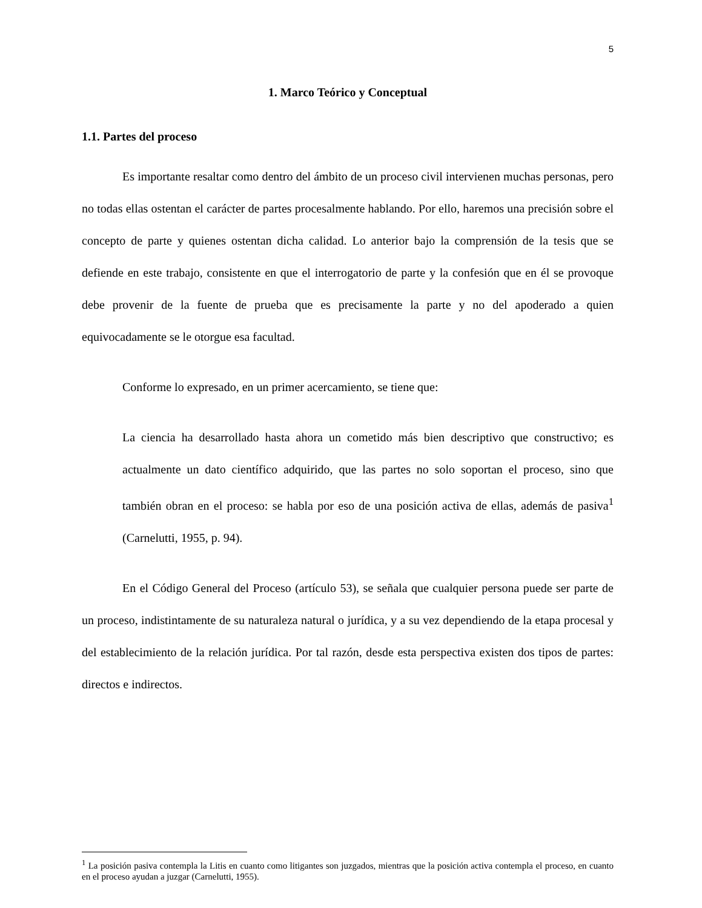5
1. Marco Teórico y Conceptual
1.1. Partes del proceso
Es importante resaltar como dentro del ámbito de un proceso civil intervienen muchas personas, pero no todas ellas ostentan el carácter de partes procesalmente hablando. Por ello, haremos una precisión sobre el concepto de parte y quienes ostentan dicha calidad. Lo anterior bajo la comprensión de la tesis que se defiende en este trabajo, consistente en que el interrogatorio de parte y la confesión que en él se provoque debe provenir de la fuente de prueba que es precisamente la parte y no del apoderado a quien equivocadamente se le otorgue esa facultad.
Conforme lo expresado, en un primer acercamiento, se tiene que:
La ciencia ha desarrollado hasta ahora un cometido más bien descriptivo que constructivo; es actualmente un dato científico adquirido, que las partes no solo soportan el proceso, sino que también obran en el proceso: se habla por eso de una posición activa de ellas, además de pasiva<sup>1</sup> (Carnelutti, 1955, p. 94).
En el Código General del Proceso (artículo 53), se señala que cualquier persona puede ser parte de un proceso, indistintamente de su naturaleza natural o jurídica, y a su vez dependiendo de la etapa procesal y del establecimiento de la relación jurídica. Por tal razón, desde esta perspectiva existen dos tipos de partes: directos e indirectos.
<sup>1</sup> La posición pasiva contempla la Litis en cuanto como litigantes son juzgados, mientras que la posición activa contempla el proceso, en cuanto en el proceso ayudan a juzgar (Carnelutti, 1955).